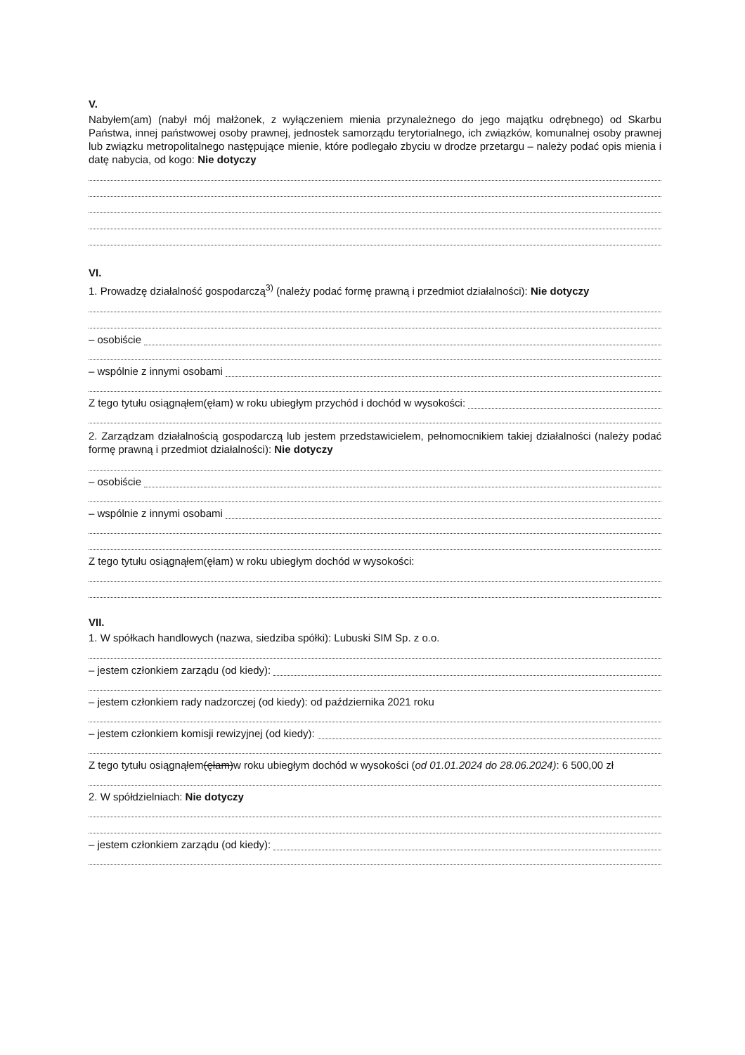V.
Nabyłem(am) (nabył mój małżonek, z wyłączeniem mienia przynależnego do jego majątku odrębnego) od Skarbu Państwa, innej państwowej osoby prawnej, jednostek samorządu terytorialnego, ich związków, komunalnej osoby prawnej lub związku metropolitalnego następujące mienie, które podlegało zbyciu w drodze przetargu – należy podać opis mienia i datę nabycia, od kogo: Nie dotyczy
VI.
1. Prowadzę działalność gospodarczą<sup>3)</sup> (należy podać formę prawną i przedmiot działalności): Nie dotyczy
– osobiście
– wspólnie z innymi osobami
Z tego tytułu osiągnąłem(ęłam) w roku ubiegłym przychód i dochód w wysokości:
2. Zarządzam działalnością gospodarczą lub jestem przedstawicielem, pełnomocnikiem takiej działalności (należy podać formę prawną i przedmiot działalności): Nie dotyczy
– osobiście
– wspólnie z innymi osobami
Z tego tytułu osiągnąłem(ęłam) w roku ubiegłym dochód w wysokości:
VII.
1. W spółkach handlowych (nazwa, siedziba spółki): Lubuski SIM Sp. z o.o.
– jestem członkiem zarządu (od kiedy):
– jestem członkiem rady nadzorczej (od kiedy): od października 2021 roku
– jestem członkiem komisji rewizyjnej (od kiedy):
Z tego tytułu osiągnąłem (ęłam) w roku ubiegłym dochód w wysokości (od 01.01.2024 do 28.06.2024): 6 500,00 zł
2. W spółdzielniach: Nie dotyczy
– jestem członkiem zarządu (od kiedy):